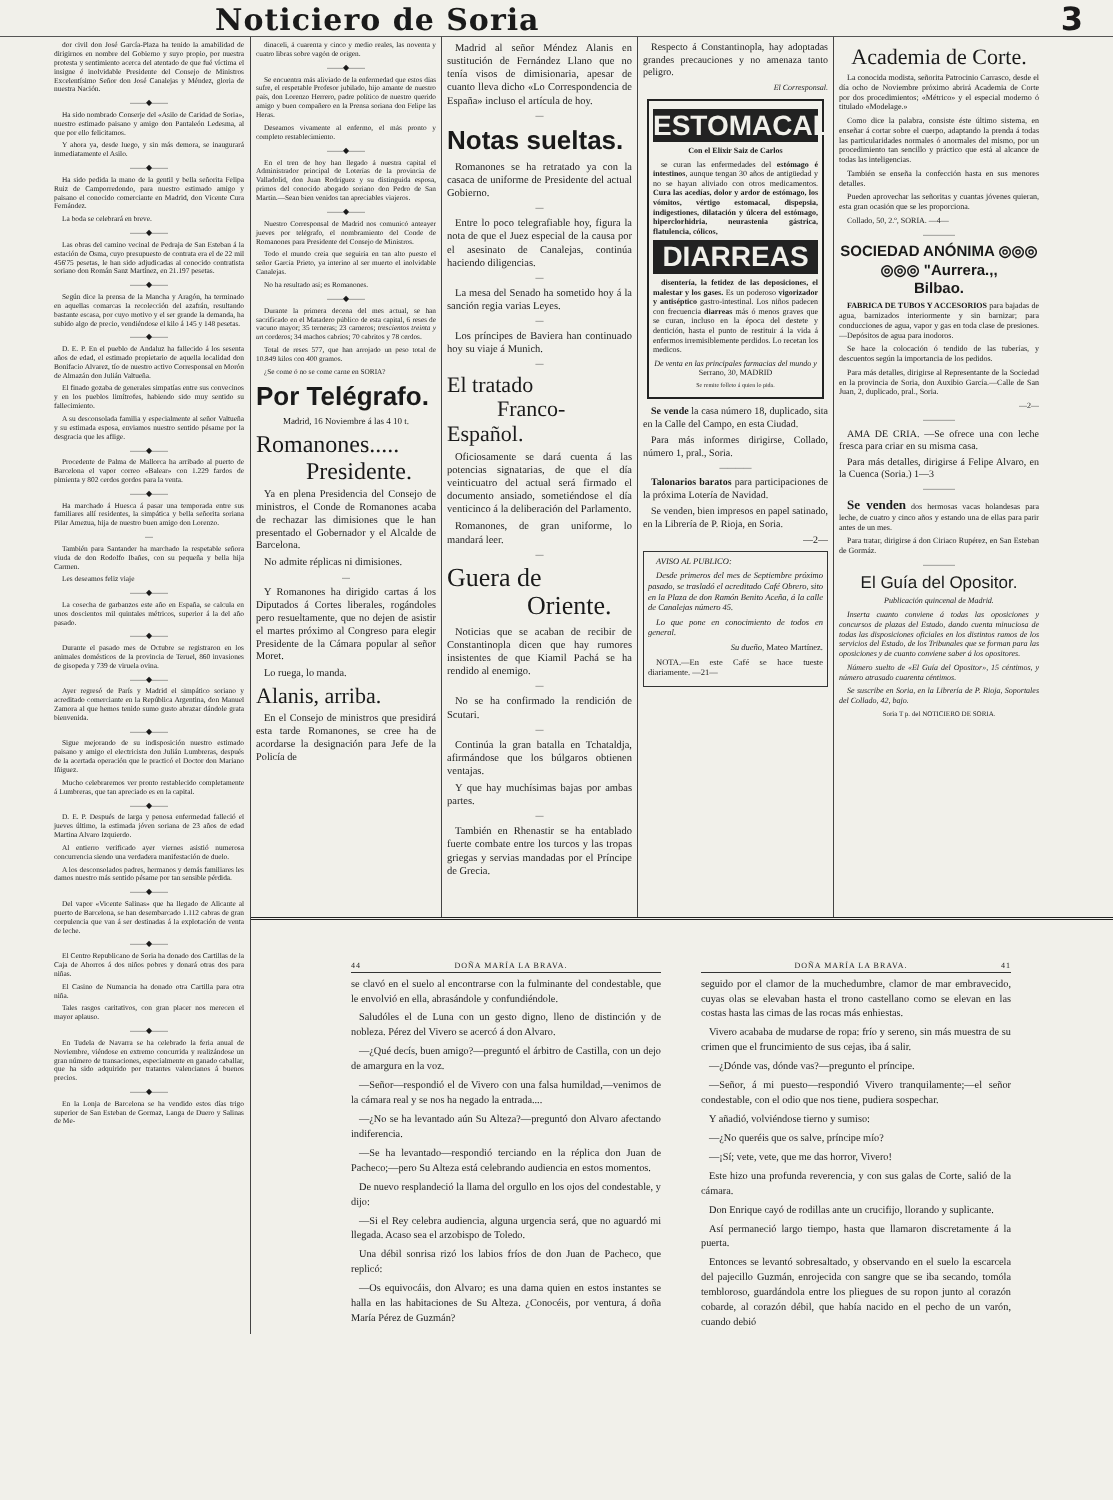Noticiero de Soria 3
dor civil don José García-Plaza ha tenido la amabilidad de dirigirnos en nombre del Gobierno y suyo propio, por nuestra protesta y sentimiento acerca del atentado de que fué víctima el insigne é inolvidable Presidente del Consejo de Ministros Excelentísimo Señor don José Canalejas y Méndez, gloria de nuestra Nación.
——◆——
Ha sido nombrado Conserje del «Asilo de Caridad de Soria», nuestro estimado paisano y amigo don Pantaleón Ledesma, al que por ello felicitamos.
Y ahora ya, desde luego, y sin más demora, se inaugurará inmediatamente el Asilo.
——◆——
Ha sido pedida la mano de la gentil y bella señorita Felipa Ruiz de Camporredondo, para nuestro estimado amigo y paisano el conocido comerciante en Madrid, don Vicente Cura Fernández.
La boda se celebrará en breve.
——◆——
Las obras del camino vecinal de Pedraja de San Esteban á la estación de Osma, cuyo presupuesto de contrata era el de 22 mil 456'75 pesetas, le han sido adjudicadas al conocido contratista soriano don Román Sanz Martínez, en 21.197 pesetas.
——◆——
Según dice la prensa de la Mancha y Aragón, ha terminado en aquellas comarcas la recolección del azafrán, resultando bastante escasa, por cuyo motivo y el ser grande la demanda, ha subido algo de precio, vendiéndose el kilo á 145 y 148 pesetas.
——◆——
D. E. P. En el pueblo de Andaluz ha fallecido á los sesenta años de edad, el estimado propietario de aquella localidad don Bonifacio Alvarez, tío de nuestro activo Corresponsal en Morón de Almazán don Julián Valtueña.
El finado gozaba de generales simpatías entre sus convecinos y en los pueblos limítrofes, habiendo sido muy sentido su fallecimiento.
A su desconsolada familia y especialmente al señor Valtueña y su estimada esposa, enviamos nuestro sentido pésame por la desgracia que les aflige.
——◆——
Procedente de Palma de Mallorca ha arribado al puerto de Barcelona el vapor correo «Balear» con 1.229 fardos de pimienta y 802 cerdos gordos para la venta.
——◆——
Ha marchado á Huesca á pasar una temporada entre sus familiares allí residentes, la simpática y bella señorita soriana Pilar Amezua, hija de nuestro buen amigo don Lorenzo.
—
También para Santander ha marchado la respetable señora viuda de don Rodolfo Ibañes, con su pequeña y bella hija Carmen.
Les deseamos feliz viaje
——◆——
La cosecha de garbanzos este año en España, se calcula en unos doscientos mil quintales métricos, superior á la del año pasado.
——◆——
Durante el pasado mes de Octubre se registraron en los animales domésticos de la provincia de Teruel, 860 invasiones de gisopeda y 739 de viruela ovina.
——◆——
Ayer regresó de París y Madrid el simpático soriano y acreditado comerciante en la República Argentina, don Manuel Zamora al que hemos tenido sumo gusto abrazar dándole grata bienvenida.
——◆——
Sigue mejorando de su indisposición nuestro estimado paisano y amigo el electricista don Julián Lumbreras, después de la acertada operación que le practicó el Doctor don Mariano Iñiguez.
Mucho celebraremos ver pronto restablecido completamente á Lumbreras, que tan apreciado es en la capital.
——◆——
D. E. P. Después de larga y penosa enfermedad falleció el jueves último, la estimada jóven soriana de 23 años de edad Martina Alvaro Izquierdo.
Al entierro verificado ayer viernes asistió numerosa concurrencia siendo una verdadera manifestación de duelo.
A los desconsolados padres, hermanos y demás familiares les damos nuestro más sentido pésame por tan sensible pérdida.
——◆——
Del vapor «Vicente Salinas» que ha llegado de Alicante al puerto de Barcelona, se han desembarcado 1.112 cabras de gran corpulencia que van á ser destinadas á la explotación de venta de leche.
——◆——
El Centro Republicano de Soria ha donado dos Cartillas de la Caja de Ahorros á dos niños pobres y donará otras dos para niñas.
El Casino de Numancia ha donado otra Cartilla para otra niña.
Tales rasgos caritativos, con gran placer nos merecen el mayor aplauso.
——◆——
En Tudela de Navarra se ha celebrado la feria anual de Noviembre, viéndose en extremo concurrida y realizándose un gran número de transaciones, especialmente en ganado caballar, que ha sido adquirido por tratantes valencianos á buenos precios.
——◆——
En la Lonja de Barcelona se ha vendido estos días trigo superior de San Esteban de Gormaz, Langa de Duero y Salinas de Me-
dinaceli, á cuarenta y cinco y medio reales, las noventa y cuatro libras sobre vagón de origen.
——◆——
Se encuentra más aliviado de la enfermedad que estos días sufre, el respetable Profesor jubilado, hijo amante de nuestro país, don Lorenzo Herrero, padre político de nuestro querido amigo y buen compañero en la Prensa soriana don Felipe las Heras.
Deseamos vivamente al enfermo, el más pronto y completo restablecimiento.
——◆——
En el tren de hoy han llegado á nuestra capital el Administrador principal de Loterías de la provincia de Valladolid, don Juan Rodríguez y su distinguida esposa, primos del conocido abogado soriano don Pedro de San Martín.—Sean bien venidos tan apreciables viajeros.
——◆——
Nuestro Corresponsal de Madrid nos comunicó anteayer jueves por telégrafo, el nombramiento del Conde de Romanones para Presidente del Consejo de Ministros.
Todo el mundo creía que seguiría en tan alto puesto el señor García Prieto, ya interino al ser muerto el inolvidable Canalejas.
No ha resultado así; es Romanones.
——◆——
Durante la primera decena del mes actual, se han sacrificado en el Matadero público de esta capital, 6 reses de vacuno mayor; 35 terneras; 23 carneros; trescientos treinta y un corderos; 34 machos cabríos; 70 cabritos y 78 cerdos.
Total de reses 577, que han arrojado un peso total de 10.849 kilos con 400 gramos.
¿Se come ó no se come carne en SORIA?
Por Telégrafo.
Madrid, 16 Noviembre á las 4 10 t.
Romanones.....
Presidente.
Ya en plena Presidencia del Consejo de ministros, el Conde de Romanones acaba de rechazar las dimisiones que le han presentado el Gobernador y el Alcalde de Barcelona.
No admite réplicas ni dimisiones.
—
Y Romanones ha dirigido cartas á los Diputados á Cortes liberales, rogándoles pero resueltamente, que no dejen de asistir el martes próximo al Congreso para elegir Presidente de la Cámara popular al señor Moret.
Lo ruega, lo manda.
Alanis, arriba.
En el Consejo de ministros que presidirá esta tarde Romanones, se cree ha de acordarse la designación para Jefe de la Policía de
Madrid al señor Méndez Alanis en sustitución de Fernández Llano que no tenía visos de dimisionaria, apesar de cuanto lleva dicho «Lo Correspondencia de España» incluso el artícula de hoy.
—
Notas sueltas.
Romanones se ha retratado ya con la casaca de uniforme de Presidente del actual Gobierno.
—
Entre lo poco telegrafiable hoy, figura la nota de que el Juez especial de la causa por el asesinato de Canalejas, continúa haciendo diligencias.
—
La mesa del Senado ha sometido hoy á la sanción regia varias Leyes.
—
Los príncipes de Baviera han continuado hoy su viaje á Munich.
—
El tratado
Franco-Español.
Oficiosamente se dará cuenta á las potencias signatarias, de que el día veinticuatro del actual será firmado el documento ansiado, sometiéndose el día venticinco á la deliberación del Parlamento.
Romanones, de gran uniforme, lo mandará leer.
—
Guera de
Oriente.
Noticias que se acaban de recibir de Constantinopla dicen que hay rumores insistentes de que Kiamil Pachá se ha rendido al enemigo.
—
No se ha confirmado la rendición de Scutari.
—
Continúa la gran batalla en Tchataldja, afirmándose que los búlgaros obtienen ventajas.
Y que hay muchísimas bajas por ambas partes.
—
También en Rhenastir se ha entablado fuerte combate entre los turcos y las tropas griegas y servias mandadas por el Príncipe de Grecia.
Respecto á Constantinopla, hay adoptadas grandes precauciones y no amenaza tanto peligro.
El Corresponsal.
ESTOMACAL
Con el Elixir Saiz de Carlos
se curan las enfermedades del estómago é intestinos, aunque tengan 30 años de antigüedad y no se hayan aliviado con otros medicamentos. Cura las acedías, dolor y ardor de estómago, los vómitos, vértigo estomacal, dispepsia, indigestiones, dilatación y úlcera del estómago, hiperclorhidria, neurastenia gástrica, flatulencia, cólicos,
DIARREAS
disentería, la fetidez de las deposiciones, el malestar y los gases. Es un poderoso vigorizador y antiséptico gastro-intestinal. Los niños padecen con frecuencia diarreas más ó menos graves que se curan, incluso en la época del destete y dentición, hasta el punto de restituir á la vida á enfermos irremisiblemente perdidos. Lo recetan los medicos.
De venta en las principales farmacias del mundo y Serrano, 30, MADRID
Se remite folleto á quien lo pida.
Se vende la casa número 18, duplicado, sita en la Calle del Campo, en esta Ciudad.
Para más informes dirigirse, Collado, número 1, pral., Soria.
————
Talonarios baratos para participaciones de la próxima Lotería de Navidad.
Se venden, bien impresos en papel satinado, en la Librería de P. Rioja, en Soria.
—2—
AVISO AL PUBLICO:
Desde primeros del mes de Septiembre próximo pasado, se trasladó el acreditado Café Obrero, sito en la Plaza de don Ramón Benito Aceña, á la calle de Canalejas número 45.
Lo que pone en conocimiento de todos en general.
Su dueño, Mateo Martínez.
NOTA.—En este Café se hace tueste diariamente. —21—
Academia de Corte.
La conocida modista, señorita Patrocinio Carrasco, desde el día ocho de Noviembre próximo abrirá Academia de Corte por dos procedimientos; «Métrico» y el especial moderno ó titulado «Modelage.»
Como dice la palabra, consiste éste último sistema, en enseñar á cortar sobre el cuerpo, adaptando la prenda á todas las particularidades normales ó anormales del mismo, por un procedimiento tan sencillo y práctico que está al alcance de todas las inteligencias.
También se enseña la confección hasta en sus menores detalles.
Pueden aprovechar las señoritas y cuantas jóvenes quieran, esta gran ocasión que se les proporciona.
Collado, 50, 2.º, SORIA. —4—
————
SOCIEDAD ANÓNIMA ◎◎◎
◎◎◎ "Aurrera.,,
Bilbao.
FABRICA DE TUBOS Y ACCESORIOS para bajadas de agua, barnizados interiormente y sin barnizar; para conducciones de agua, vapor y gas en toda clase de presiones.—Depósitos de agua para inodoros.
Se hace la colocación ó tendido de las tuberías, y descuentos según la importancia de los pedidos.
Para más detalles, dirigirse al Representante de la Sociedad en la provincia de Soria, don Auxibio García.—Calle de San Juan, 2, duplicado, pral., Soria.
—2—
————
AMA DE CRIA. —Se ofrece una con leche fresca para criar en su misma casa.
Para más detalles, dirigirse á Felipe Alvaro, en la Cuenca (Soria.) 1—3
————
Se venden dos hermosas vacas holandesas para leche, de cuatro y cinco años y estando una de ellas para parir antes de un mes.
Para tratar, dirigirse á don Ciriaco Rupérez, en San Esteban de Gormáz.
————
El Guía del Opositor.
Publicación quincenal de Madrid.
Inserta cuanto conviene á todas las oposiciones y concursos de plazas del Estado, dando cuenta minuciosa de todas las disposiciones oficiales en los distintos ramos de los servicios del Estado, de los Tribunales que se forman para las oposiciones y de cuanto conviene saber á los opositores.
Número suelto de «El Guía del Opositor», 15 céntimos, y número atrasado cuarenta céntimos.
Se suscribe en Soria, en la Librería de P. Rioja, Soportales del Collado, 42, bajo.
Soria T p. del NOTICIERO DE SORIA.
44 DOÑA MARÍA LA BRAVA.
se clavó en el suelo al encontrarse con la fulminante del condestable, que le envolvió en ella, abrasándole y confundiéndole.
Saludóles el de Luna con un gesto digno, lleno de distinción y de nobleza. Pérez del Vivero se acercó á don Alvaro.
—¿Qué decís, buen amigo?—preguntó el árbitro de Castilla, con un dejo de amargura en la voz.
—Señor—respondió el de Vivero con una falsa humildad,—venimos de la cámara real y se nos ha negado la entrada....
—¿No se ha levantado aún Su Alteza?—preguntó don Alvaro afectando indiferencia.
—Se ha levantado—respondió terciando en la réplica don Juan de Pacheco;—pero Su Alteza está celebrando audiencia en estos momentos.
De nuevo resplandeció la llama del orgullo en los ojos del condestable, y dijo:
—Si el Rey celebra audiencia, alguna urgencia será, que no aguardó mi llegada. Acaso sea el arzobispo de Toledo.
Una débil sonrisa rizó los labios fríos de don Juan de Pacheco, que replicó:
—Os equivocáis, don Alvaro; es una dama quien en estos instantes se halla en las habitaciones de Su Alteza. ¿Conocéis, por ventura, á doña María Pérez de Guzmán?
DOÑA MARÍA LA BRAVA. 41
seguido por el clamor de la muchedumbre, clamor de mar embravecido, cuyas olas se elevaban hasta el trono castellano como se elevan en las costas hasta las cimas de las rocas más enhiestas.
Vivero acababa de mudarse de ropa: frío y sereno, sin más muestra de su crimen que el fruncimiento de sus cejas, iba á salir.
—¿Dónde vas, dónde vas?—pregunto el príncipe.
—Señor, á mi puesto—respondió Vivero tranquilamente;—el señor condestable, con el odio que nos tiene, pudiera sospechar.
Y añadió, volviéndose tierno y sumiso:
—¿No queréis que os salve, príncipe mío?
—¡Sí; vete, vete, que me das horror, Vivero!
Este hizo una profunda reverencia, y con sus galas de Corte, salió de la cámara.
Don Enrique cayó de rodillas ante un crucifijo, llorando y suplicante.
Así permaneció largo tiempo, hasta que llamaron discretamente á la puerta.
Entonces se levantó sobresaltado, y observando en el suelo la escarcela del pajecillo Guzmán, enrojecida con sangre que se iba secando, tomóla tembloroso, guardándola entre los pliegues de su ropon junto al corazón cobarde, al corazón débil, que había nacido en el pecho de un varón, cuando debió